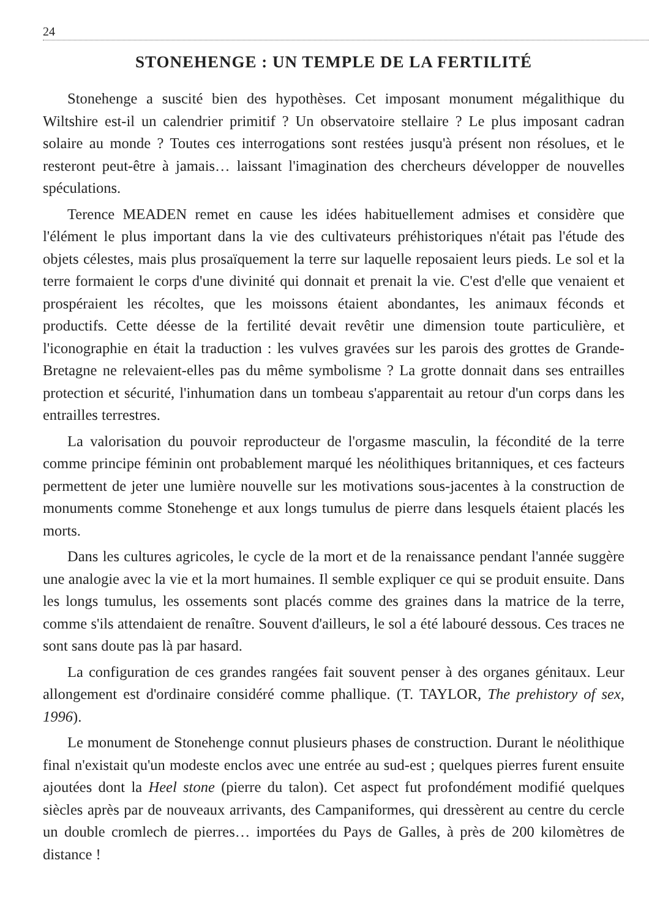24
STONEHENGE : UN TEMPLE DE LA FERTILITÉ
Stonehenge a suscité bien des hypothèses. Cet imposant monument mégalithique du Wiltshire est-il un calendrier primitif ? Un observatoire stellaire ? Le plus imposant cadran solaire au monde ? Toutes ces interrogations sont restées jusqu'à présent non résolues, et le resteront peut-être à jamais… laissant l'imagination des chercheurs développer de nouvelles spéculations.
Terence MEADEN remet en cause les idées habituellement admises et considère que l'élément le plus important dans la vie des cultivateurs préhistoriques n'était pas l'étude des objets célestes, mais plus prosaïquement la terre sur laquelle reposaient leurs pieds. Le sol et la terre formaient le corps d'une divinité qui donnait et prenait la vie. C'est d'elle que venaient et prospéraient les récoltes, que les moissons étaient abondantes, les animaux féconds et productifs. Cette déesse de la fertilité devait revêtir une dimension toute particulière, et l'iconographie en était la traduction : les vulves gravées sur les parois des grottes de Grande-Bretagne ne relevaient-elles pas du même symbolisme ? La grotte donnait dans ses entrailles protection et sécurité, l'inhumation dans un tombeau s'apparentait au retour d'un corps dans les entrailles terrestres.
La valorisation du pouvoir reproducteur de l'orgasme masculin, la fécondité de la terre comme principe féminin ont probablement marqué les néolithiques britanniques, et ces facteurs permettent de jeter une lumière nouvelle sur les motivations sous-jacentes à la construction de monuments comme Stonehenge et aux longs tumulus de pierre dans lesquels étaient placés les morts.
Dans les cultures agricoles, le cycle de la mort et de la renaissance pendant l'année suggère une analogie avec la vie et la mort humaines. Il semble expliquer ce qui se produit ensuite. Dans les longs tumulus, les ossements sont placés comme des graines dans la matrice de la terre, comme s'ils attendaient de renaître. Souvent d'ailleurs, le sol a été labouré dessous. Ces traces ne sont sans doute pas là par hasard.
La configuration de ces grandes rangées fait souvent penser à des organes génitaux. Leur allongement est d'ordinaire considéré comme phallique. (T. TAYLOR, The prehistory of sex, 1996).
Le monument de Stonehenge connut plusieurs phases de construction. Durant le néolithique final n'existait qu'un modeste enclos avec une entrée au sud-est ; quelques pierres furent ensuite ajoutées dont la Heel stone (pierre du talon). Cet aspect fut profondément modifié quelques siècles après par de nouveaux arrivants, des Campaniformes, qui dressèrent au centre du cercle un double cromlech de pierres… importées du Pays de Galles, à près de 200 kilomètres de distance !